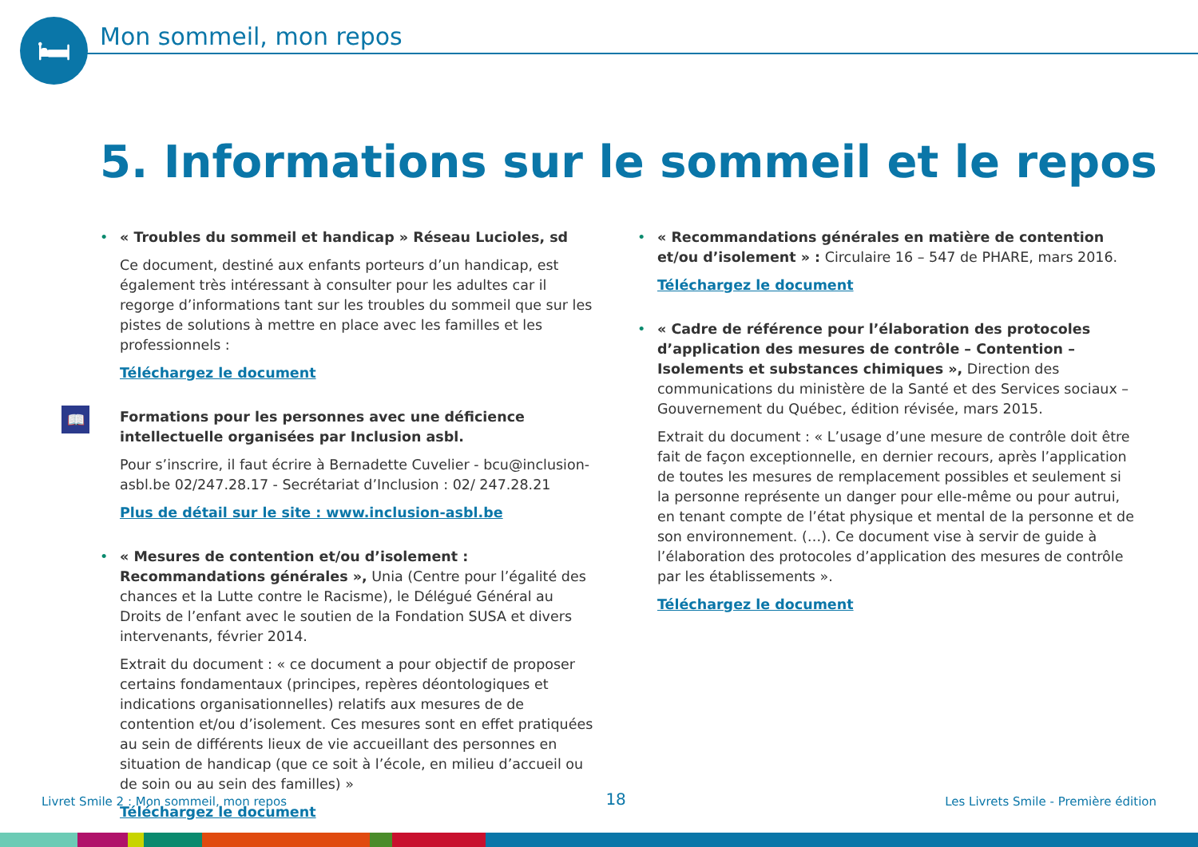🛏 Mon sommeil, mon repos
5. Informations sur le sommeil et le repos
•
« Troubles du sommeil et handicap » Réseau Lucioles, sd
Ce document, destiné aux enfants porteurs d’un handicap, est également très intéressant à consulter pour les adultes car il regorge d’informations tant sur les troubles du sommeil que sur les pistes de solutions à mettre en place avec les familles et les professionnels :
Téléchargez le document
📖
Formations pour les personnes avec une déficience intellectuelle organisées par Inclusion asbl.
Pour s’inscrire, il faut écrire à Bernadette Cuvelier - bcu@inclusion-asbl.be 02/247.28.17 - Secrétariat d’Inclusion : 02/ 247.28.21
Plus de détail sur le site : www.inclusion-asbl.be
•
« Mesures de contention et/ou d’isolement : Recommandations générales », Unia (Centre pour l’égalité des chances et la Lutte contre le Racisme), le Délégué Général au Droits de l’enfant avec le soutien de la Fondation SUSA et divers intervenants, février 2014.
Extrait du document : « ce document a pour objectif de proposer certains fondamentaux (principes, repères déontologiques et indications organisationnelles) relatifs aux mesures de de contention et/ou d’isolement. Ces mesures sont en effet pratiquées au sein de différents lieux de vie accueillant des personnes en situation de handicap (que ce soit à l’école, en milieu d’accueil ou de soin ou au sein des familles) »
Téléchargez le document
•
« Recommandations générales en matière de contention et/ou d’isolement » : Circulaire 16 – 547 de PHARE, mars 2016.
Téléchargez le document
•
« Cadre de référence pour l’élaboration des protocoles d’application des mesures de contrôle – Contention – Isolements et substances chimiques », Direction des communications du ministère de la Santé et des Services sociaux – Gouvernement du Québec, édition révisée, mars 2015.
Extrait du document : « L’usage d’une mesure de contrôle doit être fait de façon exceptionnelle, en dernier recours, après l’application de toutes les mesures de remplacement possibles et seulement si la personne représente un danger pour elle-même ou pour autrui, en tenant compte de l’état physique et mental de la personne et de son environnement. (…). Ce document vise à servir de guide à l’élaboration des protocoles d’application des mesures de contrôle par les établissements ».
Téléchargez le document
Livret Smile 2 : Mon sommeil, mon repos 18 Les Livrets Smile - Première édition